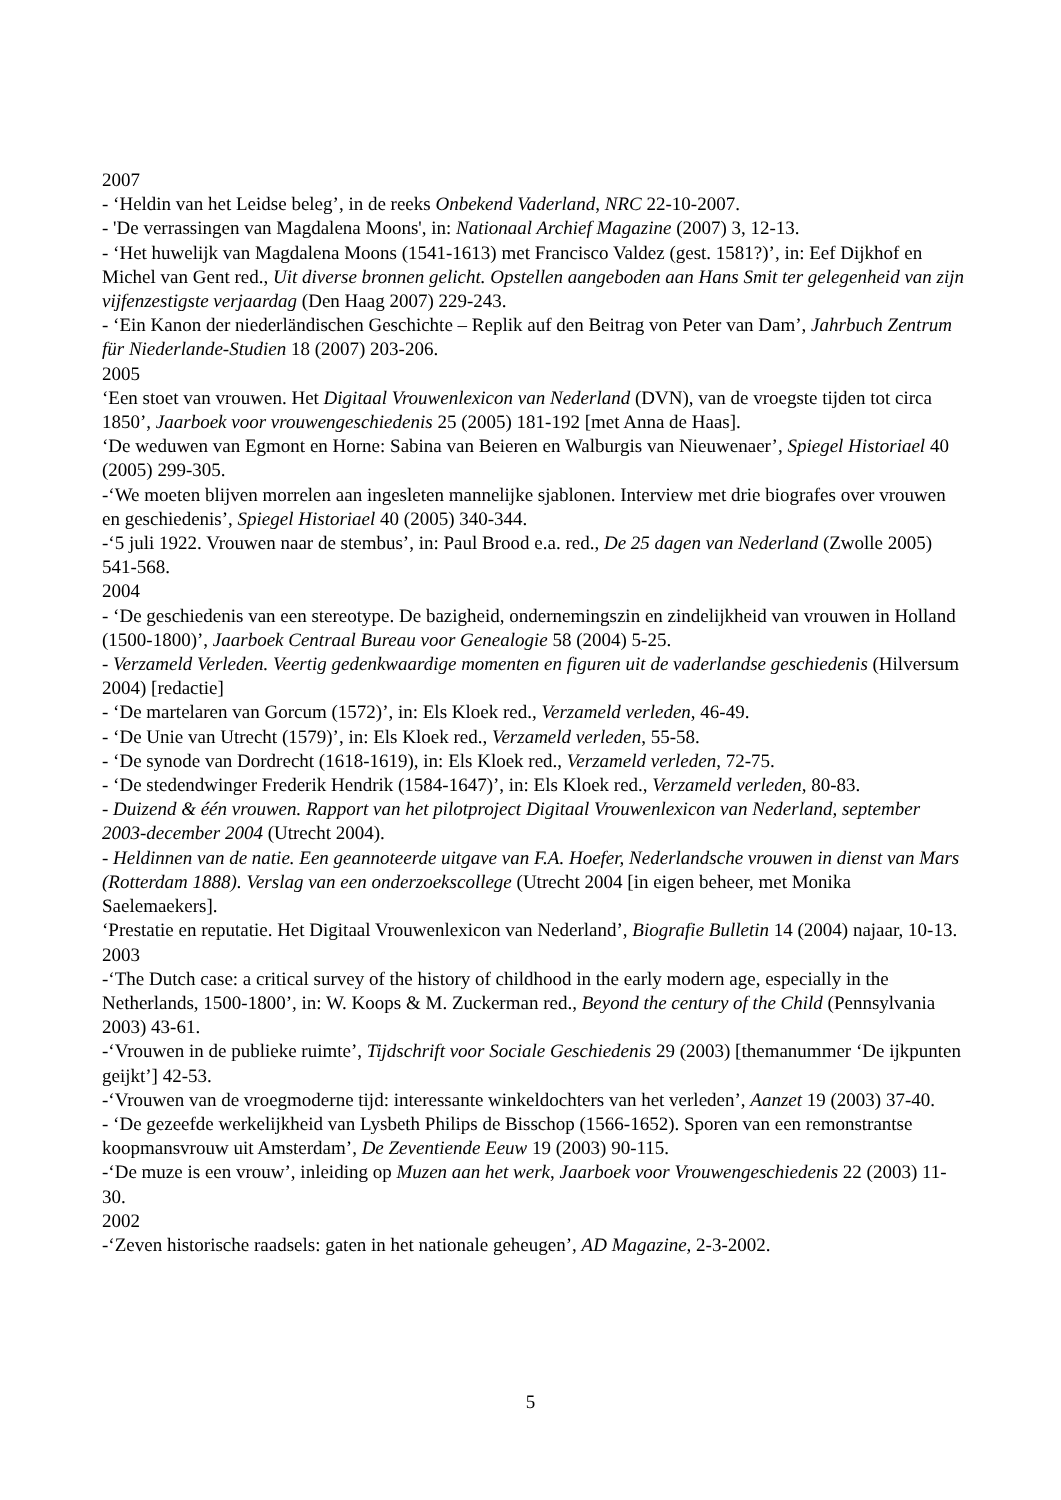2007
- ‘Heldin van het Leidse beleg’, in de reeks Onbekend Vaderland, NRC 22-10-2007.
- 'De verrassingen van Magdalena Moons', in: Nationaal Archief Magazine (2007) 3, 12-13.
- ‘Het huwelijk van Magdalena Moons (1541-1613) met Francisco Valdez (gest. 1581?)’, in: Eef Dijkhof en Michel van Gent red., Uit diverse bronnen gelicht. Opstellen aangeboden aan Hans Smit ter gelegenheid van zijn vijfenzestigste verjaardag (Den Haag 2007) 229-243.
- ‘Ein Kanon der niederländischen Geschichte – Replik auf den Beitrag von Peter van Dam’, Jahrbuch Zentrum für Niederlande-Studien 18 (2007) 203-206.
2005
‘Een stoet van vrouwen. Het Digitaal Vrouwenlexicon van Nederland (DVN), van de vroegste tijden tot circa 1850’, Jaarboek voor vrouwengeschiedenis 25 (2005) 181-192 [met Anna de Haas].
‘De weduwen van Egmont en Horne: Sabina van Beieren en Walburgis van Nieuwenaer’, Spiegel Historiael 40 (2005) 299-305.
-‘We moeten blijven morrelen aan ingesleten mannelijke sjablonen. Interview met drie biografes over vrouwen en geschiedenis’, Spiegel Historiael 40 (2005) 340-344.
-‘5 juli 1922. Vrouwen naar de stembus’, in: Paul Brood e.a. red., De 25 dagen van Nederland (Zwolle 2005) 541-568.
2004
- ‘De geschiedenis van een stereotype. De bazigheid, ondernemingszin en zindelijkheid van vrouwen in Holland (1500-1800)’, Jaarboek Centraal Bureau voor Genealogie 58 (2004) 5-25.
- Verzameld Verleden. Veertig gedenkwaardige momenten en figuren uit de vaderlandse geschiedenis (Hilversum 2004) [redactie]
- ‘De martelaren van Gorcum (1572)’, in: Els Kloek red., Verzameld verleden, 46-49.
- ‘De Unie van Utrecht (1579)’, in: Els Kloek red., Verzameld verleden, 55-58.
- ‘De synode van Dordrecht (1618-1619), in: Els Kloek red., Verzameld verleden, 72-75.
- ‘De stedendwinger Frederik Hendrik (1584-1647)’, in: Els Kloek red., Verzameld verleden, 80-83.
- Duizend & één vrouwen. Rapport van het pilotproject Digitaal Vrouwenlexicon van Nederland, september 2003-december 2004 (Utrecht 2004).
- Heldinnen van de natie. Een geannoteerde uitgave van F.A. Hoefer, Nederlandsche vrouwen in dienst van Mars (Rotterdam 1888). Verslag van een onderzoekscollege (Utrecht 2004 [in eigen beheer, met Monika Saelemaekers].
‘Prestatie en reputatie. Het Digitaal Vrouwenlexicon van Nederland’, Biografie Bulletin 14 (2004) najaar, 10-13.
2003
-‘The Dutch case: a critical survey of the history of childhood in the early modern age, especially in the Netherlands, 1500-1800’, in: W. Koops & M. Zuckerman red., Beyond the century of the Child (Pennsylvania 2003) 43-61.
-‘Vrouwen in de publieke ruimte’, Tijdschrift voor Sociale Geschiedenis 29 (2003) [themanummer ‘De ijkpunten geijkt’] 42-53.
-‘Vrouwen van de vroegmoderne tijd: interessante winkeldochters van het verleden’, Aanzet 19 (2003) 37-40.
- ‘De gezeefde werkelijkheid van Lysbeth Philips de Bisschop (1566-1652). Sporen van een remonstrantse koopmansvrouw uit Amsterdam’, De Zeventiende Eeuw 19 (2003) 90-115.
-‘De muze is een vrouw’, inleiding op Muzen aan het werk, Jaarboek voor Vrouwengeschiedenis 22 (2003) 11-30.
2002
-‘Zeven historische raadsels: gaten in het nationale geheugen’, AD Magazine, 2-3-2002.
5